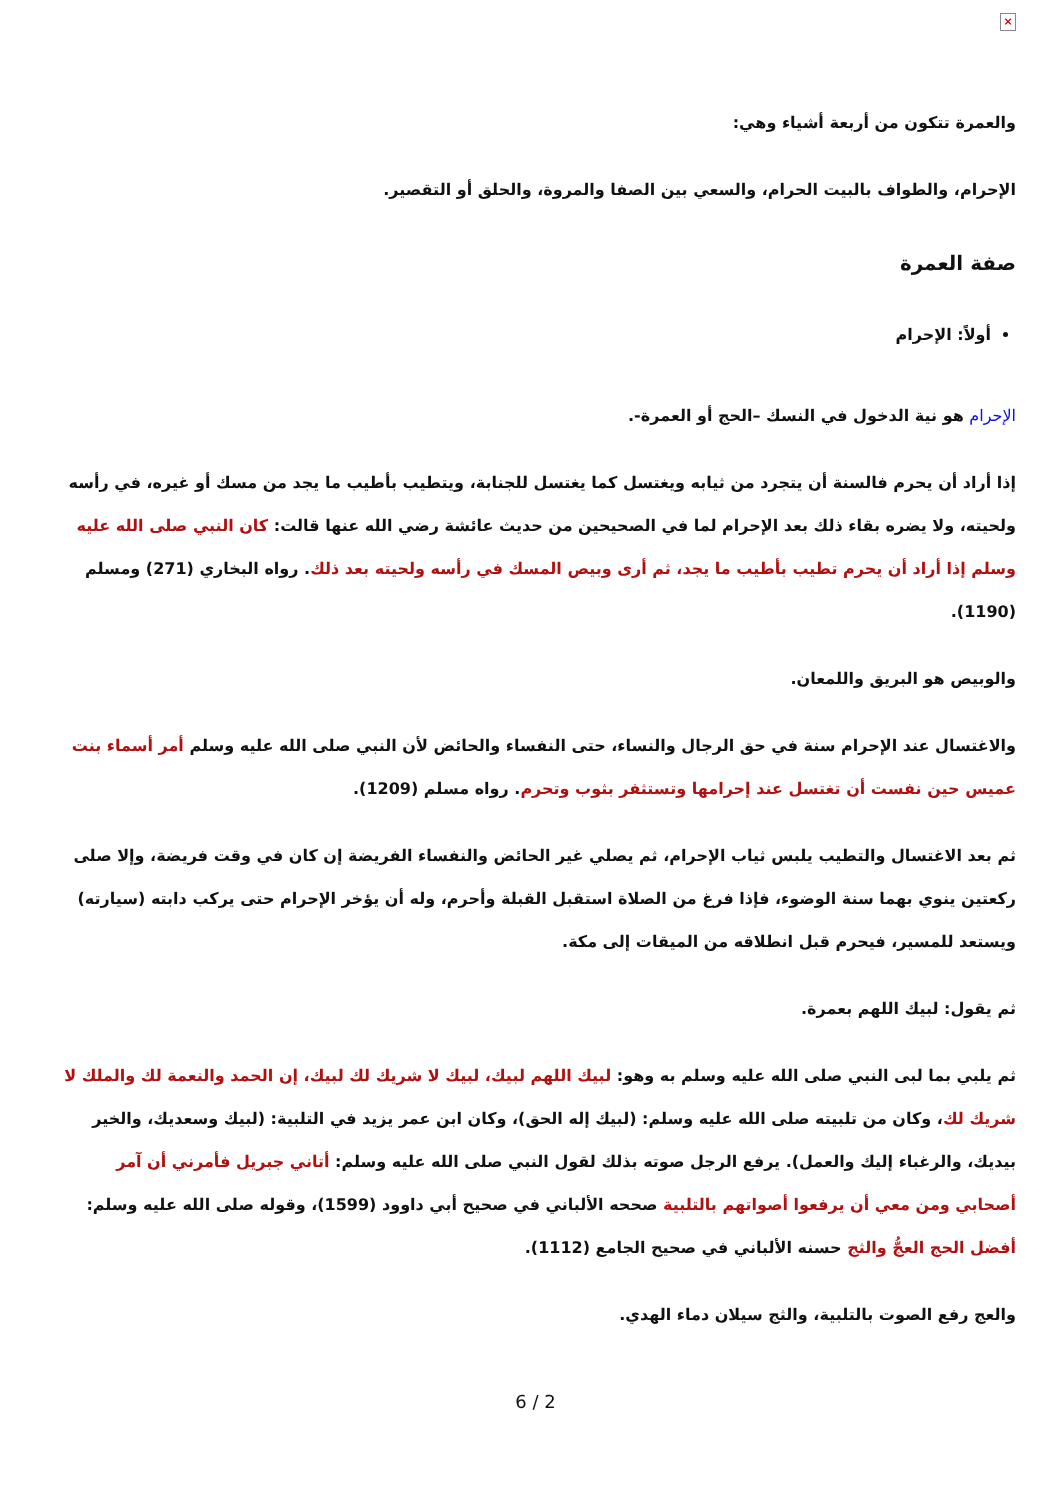×
والعمرة تتكون من أربعة أشياء وهي:
الإحرام، والطواف بالبيت الحرام، والسعي بين الصفا والمروة، والحلق أو التقصير.
صفة العمرة
أولاً: الإحرام
الإحرام هو نية الدخول في النسك –الحج أو العمرة-.
إذا أراد أن يحرم فالسنة أن يتجرد من ثيابه ويغتسل كما يغتسل للجنابة، ويتطيب بأطيب ما يجد من مسك أو غيره، في رأسه ولحيته، ولا يضره بقاء ذلك بعد الإحرام لما في الصحيحين من حديث عائشة رضي الله عنها قالت: كان النبي صلى الله عليه وسلم إذا أراد أن يحرم تطيب بأطيب ما يجد، ثم أرى وبيص المسك في رأسه ولحيته بعد ذلك. رواه البخاري (271) ومسلم (1190).
والوبيص هو البريق واللمعان.
والاغتسال عند الإحرام سنة في حق الرجال والنساء، حتى النفساء والحائض لأن النبي صلى الله عليه وسلم أمر أسماء بنت عميس حين نفست أن تغتسل عند إحرامها وتستثفر بثوب وتحرم. رواه مسلم (1209).
ثم بعد الاغتسال والتطيب يلبس ثياب الإحرام، ثم يصلي غير الحائض والنفساء الفريضة إن كان في وقت فريضة، وإلا صلى ركعتين ينوي بهما سنة الوضوء، فإذا فرغ من الصلاة استقبل القبلة وأحرم، وله أن يؤخر الإحرام حتى يركب دابته (سيارته) ويستعد للمسير، فيحرم قبل انطلاقه من الميقات إلى مكة.
ثم يقول: لبيك اللهم بعمرة.
ثم يلبي بما لبى النبي صلى الله عليه وسلم به وهو: لبيك اللهم لبيك، لبيك لا شريك لك لبيك، إن الحمد والنعمة لك والملك لا شريك لك، وكان من تلبيته صلى الله عليه وسلم: (لبيك إله الحق)، وكان ابن عمر يزيد في التلبية: (لبيك وسعديك، والخير بيديك، والرغباء إليك والعمل). يرفع الرجل صوته بذلك لقول النبي صلى الله عليه وسلم: أتاني جبريل فأمرني أن آمر أصحابي ومن معي أن يرفعوا أصواتهم بالتلبية صححه الألباني في صحيح أبي داوود (1599)، وقوله صلى الله عليه وسلم: أفضل الحج العجُّ والثج حسنه الألباني في صحيح الجامع (1112).
والعج رفع الصوت بالتلبية، والثج سيلان دماء الهدي.
6 / 2